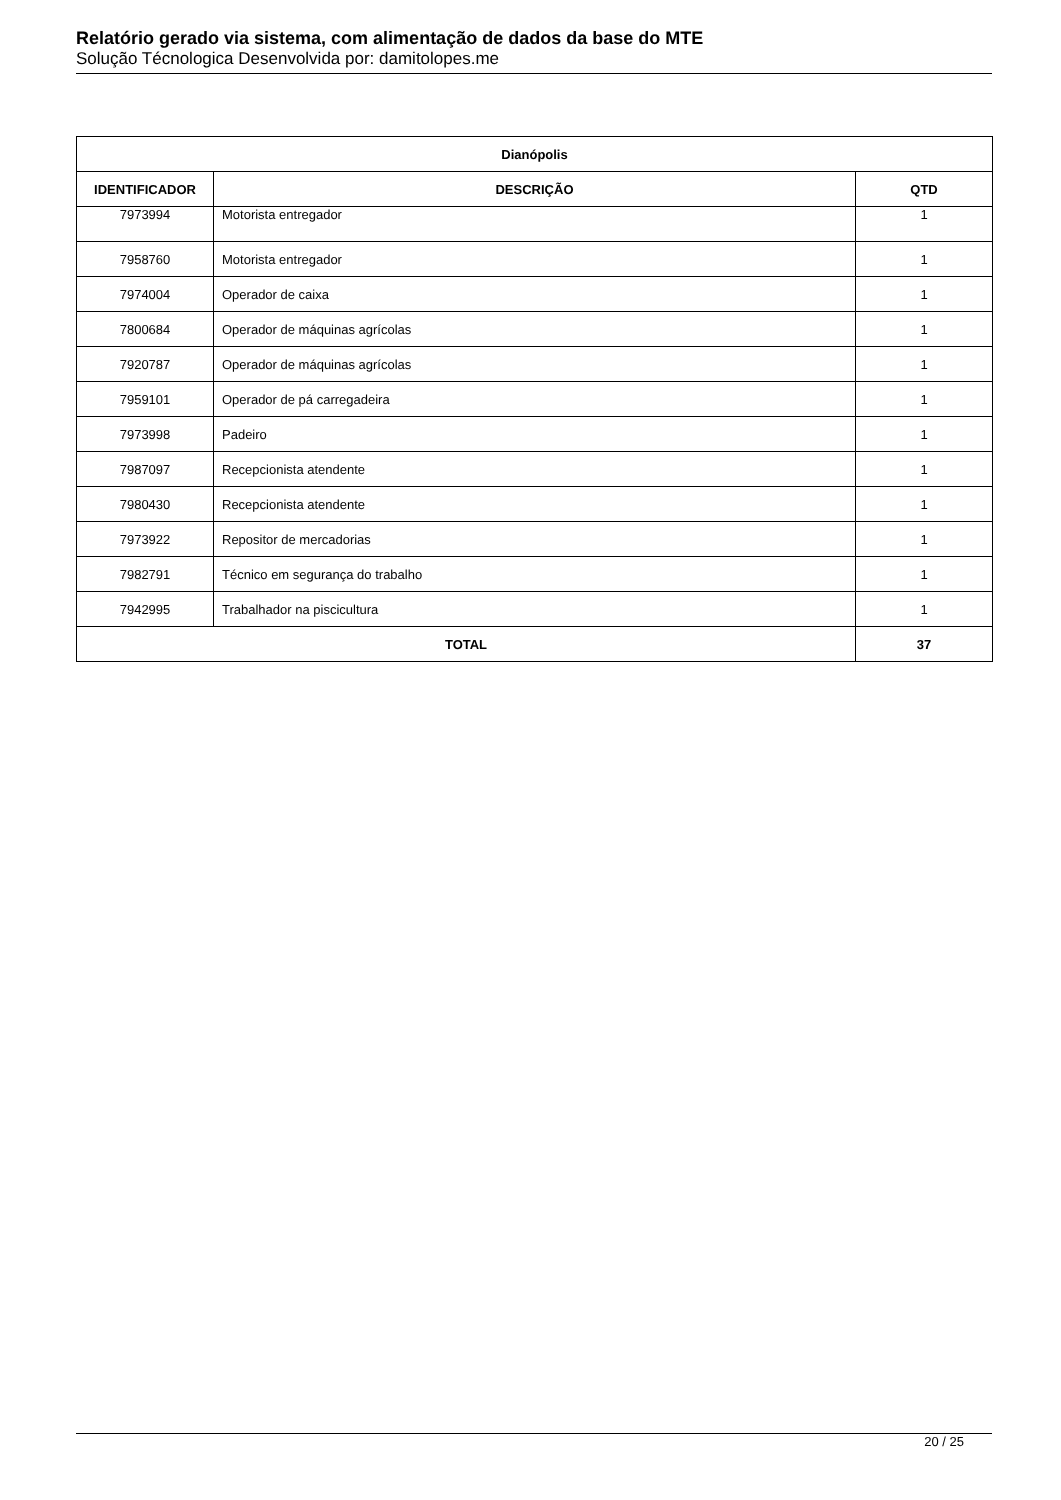Relatório gerado via sistema, com alimentação de dados da base do MTE
Solução Técnologica Desenvolvida por: damitolopes.me
| Dianópolis | | |
| --- | --- | --- |
| IDENTIFICADOR | DESCRIÇÃO | QTD |
| 7973994 | Motorista entregador | 1 |
| 7958760 | Motorista entregador | 1 |
| 7974004 | Operador de caixa | 1 |
| 7800684 | Operador de máquinas agrícolas | 1 |
| 7920787 | Operador de máquinas agrícolas | 1 |
| 7959101 | Operador de pá carregadeira | 1 |
| 7973998 | Padeiro | 1 |
| 7987097 | Recepcionista atendente | 1 |
| 7980430 | Recepcionista atendente | 1 |
| 7973922 | Repositor de mercadorias | 1 |
| 7982791 | Técnico em segurança do trabalho | 1 |
| 7942995 | Trabalhador na piscicultura | 1 |
| TOTAL | | 37 |
20 / 25